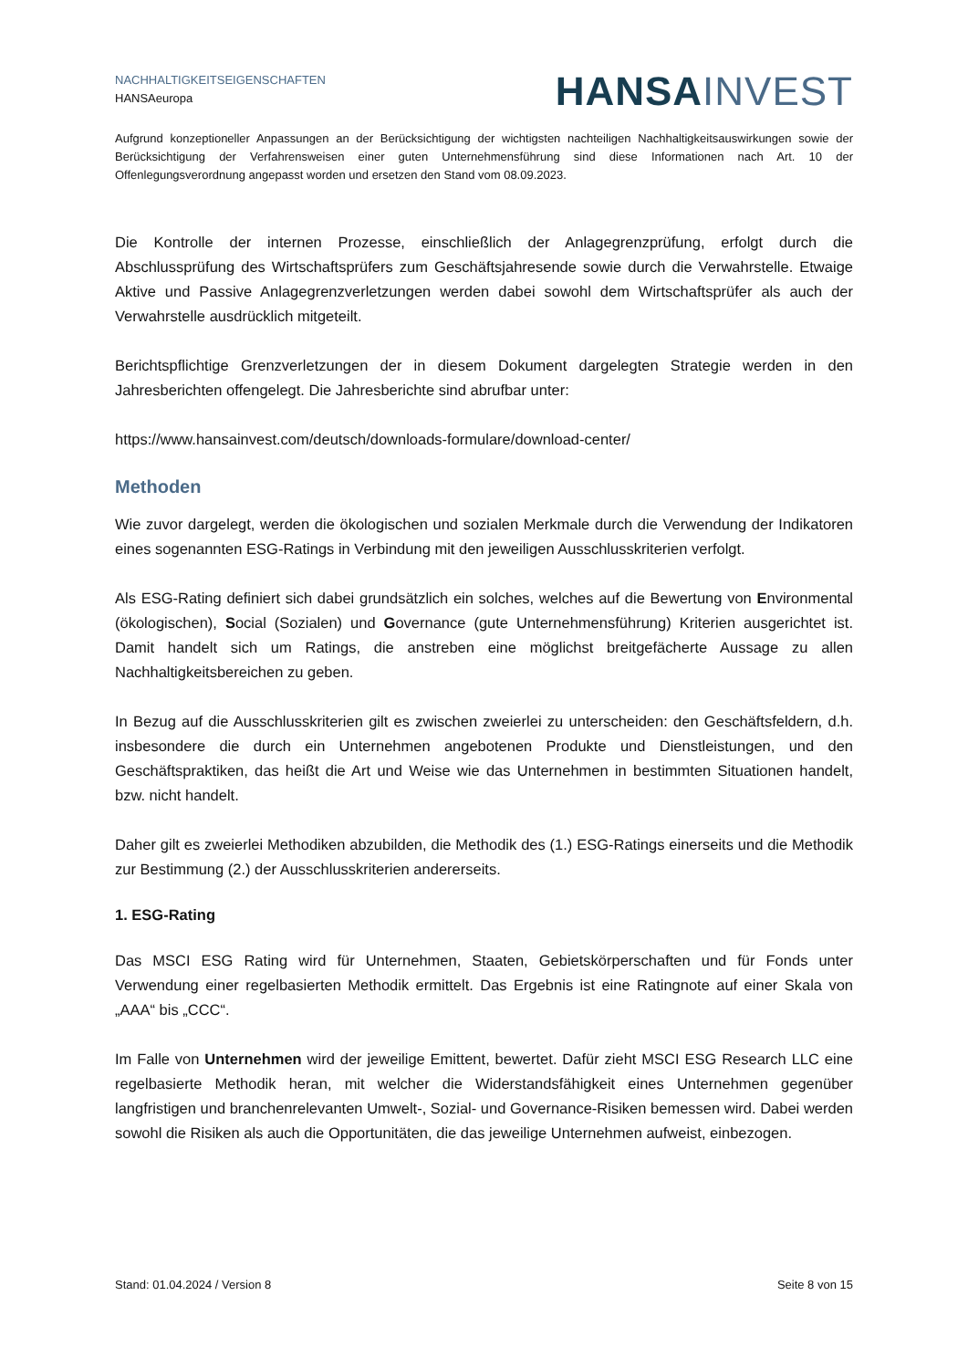NACHHALTIGKEITSEIGENSCHAFTEN
HANSAeuropa
HANSA INVEST
Aufgrund konzeptioneller Anpassungen an der Berücksichtigung der wichtigsten nachteiligen Nachhaltigkeitsauswirkungen sowie der Berücksichtigung der Verfahrensweisen einer guten Unternehmensführung sind diese Informationen nach Art. 10 der Offenlegungsverordnung angepasst worden und ersetzen den Stand vom 08.09.2023.
Die Kontrolle der internen Prozesse, einschließlich der Anlagegrenzprüfung, erfolgt durch die Abschlussprüfung des Wirtschaftsprüfers zum Geschäftsjahresende sowie durch die Verwahrstelle. Etwaige Aktive und Passive Anlagegrenzverletzungen werden dabei sowohl dem Wirtschaftsprüfer als auch der Verwahrstelle ausdrücklich mitgeteilt.
Berichtspflichtige Grenzverletzungen der in diesem Dokument dargelegten Strategie werden in den Jahresberichten offengelegt. Die Jahresberichte sind abrufbar unter:
https://www.hansainvest.com/deutsch/downloads-formulare/download-center/
Methoden
Wie zuvor dargelegt, werden die ökologischen und sozialen Merkmale durch die Verwendung der Indikatoren eines sogenannten ESG-Ratings in Verbindung mit den jeweiligen Ausschlusskriterien verfolgt.
Als ESG-Rating definiert sich dabei grundsätzlich ein solches, welches auf die Bewertung von Environmental (ökologischen), Social (Sozialen) und Governance (gute Unternehmensführung) Kriterien ausgerichtet ist. Damit handelt sich um Ratings, die anstreben eine möglichst breitgefächerte Aussage zu allen Nachhaltigkeitsbereichen zu geben.
In Bezug auf die Ausschlusskriterien gilt es zwischen zweierlei zu unterscheiden: den Geschäftsfeldern, d.h. insbesondere die durch ein Unternehmen angebotenen Produkte und Dienstleistungen, und den Geschäftspraktiken, das heißt die Art und Weise wie das Unternehmen in bestimmten Situationen handelt, bzw. nicht handelt.
Daher gilt es zweierlei Methodiken abzubilden, die Methodik des (1.) ESG-Ratings einerseits und die Methodik zur Bestimmung (2.) der Ausschlusskriterien andererseits.
1. ESG-Rating
Das MSCI ESG Rating wird für Unternehmen, Staaten, Gebietskörperschaften und für Fonds unter Verwendung einer regelbasierten Methodik ermittelt. Das Ergebnis ist eine Ratingnote auf einer Skala von „AAA“ bis „CCC“.
Im Falle von Unternehmen wird der jeweilige Emittent, bewertet. Dafür zieht MSCI ESG Research LLC eine regelbasierte Methodik heran, mit welcher die Widerstandsfähigkeit eines Unternehmen gegenüber langfristigen und branchenrelevanten Umwelt-, Sozial- und Governance-Risiken bemessen wird. Dabei werden sowohl die Risiken als auch die Opportunitäten, die das jeweilige Unternehmen aufweist, einbezogen.
Stand: 01.04.2024 / Version 8 Seite 8 von 15